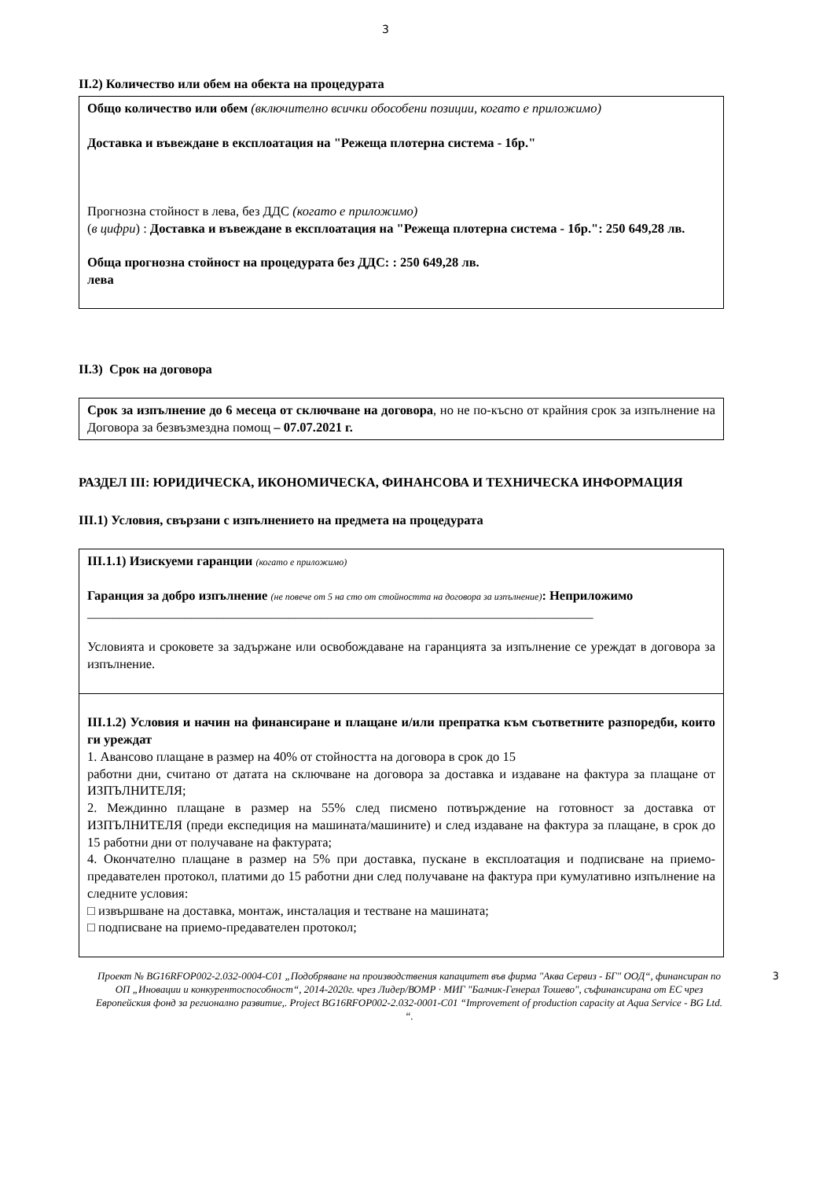3
II.2) Количество или обем на обекта на процедурата
Общо количество или обем (включително всички обособени позиции, когато е приложимо)
Доставка и въвеждане в експлоатация на "Режеща плотерна система - 1бр."
Прогнозна стойност в лева, без ДДС (когато е приложимо)
(в цифри) : Доставка и въвеждане в експлоатация на "Режеща плотерна система - 1бр.": 250 649,28 лв.
Обща прогнозна стойност на процедурата без ДДС: : 250 649,28 лв.
лева
II.3) Срок на договора
Срок за изпълнение до 6 месеца от сключване на договора, но не по-късно от крайния срок за изпълнение на Договора за безвъзмездна помощ – 07.07.2021 г.
РАЗДЕЛ III: ЮРИДИЧЕСКА, ИКОНОМИЧЕСКА, ФИНАНСОВА И ТЕХНИЧЕСКА ИНФОРМАЦИЯ
III.1) Условия, свързани с изпълнението на предмета на процедурата
III.1.1) Изискуеми гаранции (когато е приложимо)
Гаранция за добро изпълнение (не повече от 5 на сто от стойността на договора за изпълнение): Неприложимо
______________________________________________________________________________
Условията и сроковете за задържане или освобождаване на гаранцията за изпълнение се уреждат в договора за изпълнение.
III.1.2) Условия и начин на финансиране и плащане и/или препратка към съответните разпоредби, които ги уреждат
1. Авансово плащане в размер на 40% от стойността на договора в срок до 15
работни дни, считано от датата на сключване на договора за доставка и издаване на фактура за плащане от ИЗПЪЛНИТЕЛЯ;
2. Междинно плащане в размер на 55% след писмено потвърждение на готовност за доставка от ИЗПЪЛНИТЕЛЯ (преди експедиция на машината/машините) и след издаване на фактура за плащане, в срок до 15 работни дни от получаване на фактурата;
4. Окончателно плащане в размер на 5% при доставка, пускане в експлоатация и подписване на приемо-предавателен протокол, платими до 15 работни дни след получаване на фактура при кумулативно изпълнение на следните условия:
□ извършване на доставка, монтаж, инсталация и тестване на машината;
□ подписване на приемо-предавателен протокол;
Проект № BG16RFOP002-2.032-0004-C01 „Подобряване на производствения капацитет във фирма "Аква Сервиз - БГ" ООД“, финансиран по ОП „Иновации и конкурентоспособност“, 2014-2020г. чрез Лидер/ВОМР · МИГ "Балчик-Генерал Тошево", съфинансирана от ЕС чрез Европейския фонд за регионално развитие,. Project BG16RFOP002-2.032-0001-C01 “Improvement of production capacity at Aqua Service - BG Ltd. “. 3